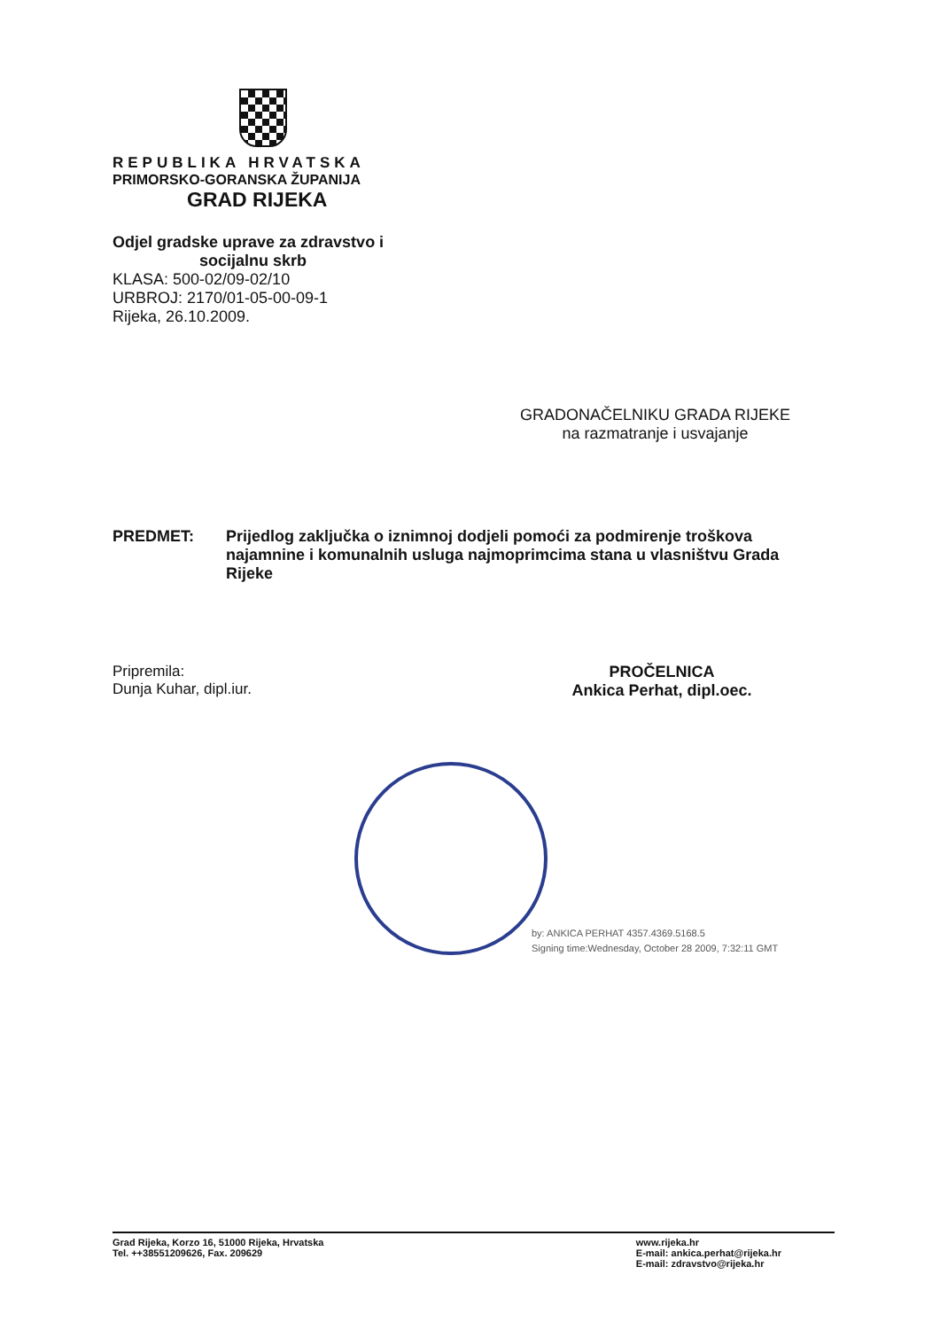REPUBLIKA HRVATSKA
PRIMORSKO-GORANSKA ŽUPANIJA
GRAD RIJEKA
Odjel gradske uprave za zdravstvo i
socijalnu skrb
KLASA: 500-02/09-02/10
URBROJ: 2170/01-05-00-09-1
Rijeka, 26.10.2009.
GRADONAČELNIKU GRADA RIJEKE
na razmatranje i usvajanje
PREDMET: Prijedlog zaključka o iznimnoj dodjeli pomoći za podmirenje troškova najamnine i komunalnih usluga najmoprimcima stana u vlasništvu Grada Rijeke
Pripremila:
Dunja Kuhar, dipl.iur.
PROČELNICA
Ankica Perhat, dipl.oec.
by: ANKICA PERHAT 4357.4369.5168.5
Signing time:Wednesday, October 28 2009, 7:32:11 GMT
Grad Rijeka, Korzo 16, 51000 Rijeka, Hrvatska
Tel. ++38551209626, Fax. 209629
www.rijeka.hr
E-mail: ankica.perhat@rijeka.hr
E-mail: zdravstvo@rijeka.hr